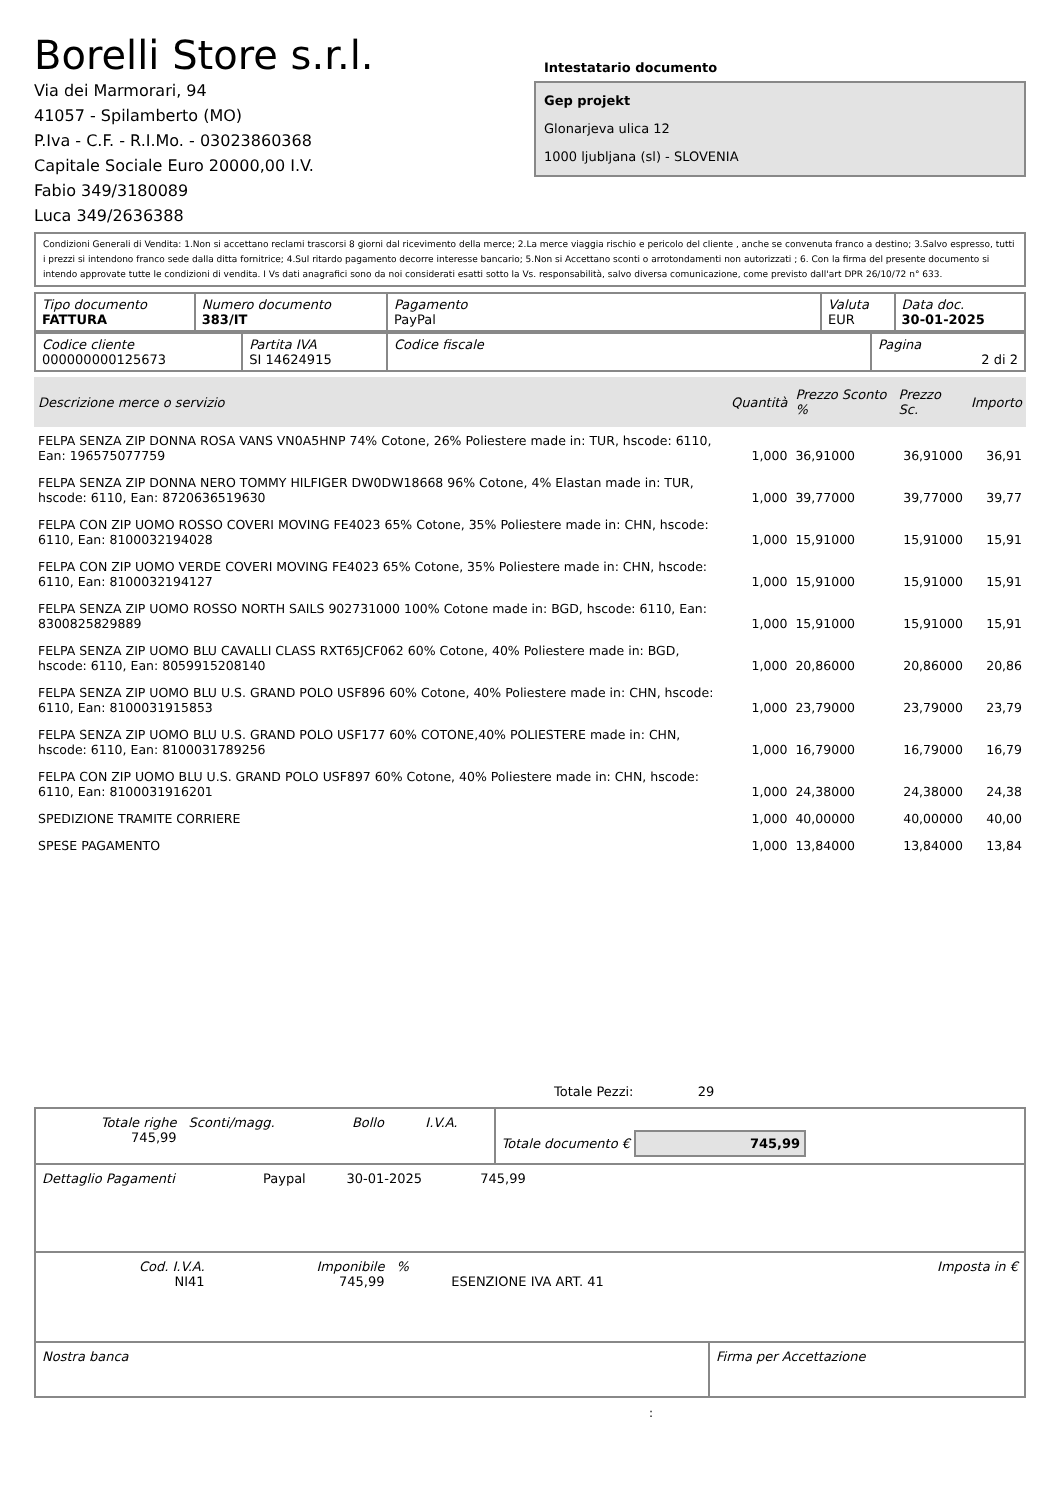Borelli Store s.r.l.
Via dei Marmorari, 94
41057 - Spilamberto (MO)
P.Iva - C.F. - R.I.Mo. - 03023860368
Capitale Sociale Euro 20000,00 I.V.
Fabio 349/3180089
Luca 349/2636388
Intestatario documento
Gep projekt
Glonarjeva ulica 12
1000 ljubljana (sl) - SLOVENIA
Condizioni Generali di Vendita: 1.Non si accettano reclami trascorsi 8 giorni dal ricevimento della merce; 2.La merce viaggia rischio e pericolo del cliente , anche se convenuta franco a destino; 3.Salvo espresso, tutti i prezzi si intendono franco sede dalla ditta fornitrice; 4.Sul ritardo pagamento decorre interesse bancario; 5.Non si Accettano sconti o arrotondamenti non autorizzati ; 6. Con la firma del presente documento si intendo approvate tutte le condizioni di vendita. I Vs dati anagrafici sono da noi considerati esatti sotto la Vs. responsabilità, salvo diversa comunicazione, come previsto dall'art DPR 26/10/72 n° 633.
| Tipo documento FATTURA | Numero documento 383/IT | Pagamento PayPal | Valuta EUR | Data doc. 30-01-2025 |
| Codice cliente 000000000125673 | Partita IVA SI 14624915 | Codice fiscale | Pagina 2 di 2 |
| Descrizione merce o servizio | Quantità | Prezzo Sconto % | Prezzo Sc. | Importo |
| --- | --- | --- | --- | --- |
| FELPA SENZA ZIP DONNA ROSA VANS VN0A5HNP 74% Cotone, 26% Poliestere made in: TUR, hscode: 6110, Ean: 196575077759 | 1,000 | 36,91000 | 36,91000 | 36,91 |
| FELPA SENZA ZIP DONNA NERO TOMMY HILFIGER DW0DW18668 96% Cotone, 4% Elastan made in: TUR, hscode: 6110, Ean: 8720636519630 | 1,000 | 39,77000 | 39,77000 | 39,77 |
| FELPA CON ZIP UOMO ROSSO COVERI MOVING FE4023 65% Cotone, 35% Poliestere made in: CHN, hscode: 6110, Ean: 8100032194028 | 1,000 | 15,91000 | 15,91000 | 15,91 |
| FELPA CON ZIP UOMO VERDE COVERI MOVING FE4023 65% Cotone, 35% Poliestere made in: CHN, hscode: 6110, Ean: 8100032194127 | 1,000 | 15,91000 | 15,91000 | 15,91 |
| FELPA SENZA ZIP UOMO ROSSO NORTH SAILS 902731000 100% Cotone made in: BGD, hscode: 6110, Ean: 8300825829889 | 1,000 | 15,91000 | 15,91000 | 15,91 |
| FELPA SENZA ZIP UOMO BLU CAVALLI CLASS RXT65JCF062 60% Cotone, 40% Poliestere made in: BGD, hscode: 6110, Ean: 8059915208140 | 1,000 | 20,86000 | 20,86000 | 20,86 |
| FELPA SENZA ZIP UOMO BLU U.S. GRAND POLO USF896 60% Cotone, 40% Poliestere made in: CHN, hscode: 6110, Ean: 8100031915853 | 1,000 | 23,79000 | 23,79000 | 23,79 |
| FELPA SENZA ZIP UOMO BLU U.S. GRAND POLO USF177 60% COTONE,40% POLIESTERE made in: CHN, hscode: 6110, Ean: 8100031789256 | 1,000 | 16,79000 | 16,79000 | 16,79 |
| FELPA CON ZIP UOMO BLU U.S. GRAND POLO USF897 60% Cotone, 40% Poliestere made in: CHN, hscode: 6110, Ean: 8100031916201 | 1,000 | 24,38000 | 24,38000 | 24,38 |
| SPEDIZIONE TRAMITE CORRIERE | 1,000 | 40,00000 | 40,00000 | 40,00 |
| SPESE PAGAMENTO | 1,000 | 13,84000 | 13,84000 | 13,84 |
Totale Pezzi: 29
| Totale righe 745,99 | Sconti/magg. | Bollo | I.V.A. | Totale documento € 745,99 |
| Dettaglio Pagamenti | Paypal | 30-01-2025 | 745,99 | |
| Cod. I.V.A. NI41 | Imponibile 745,99 | % | ESENZIONE IVA ART. 41 | Imposta in € |
| Nostra banca | Firma per Accettazione |
: